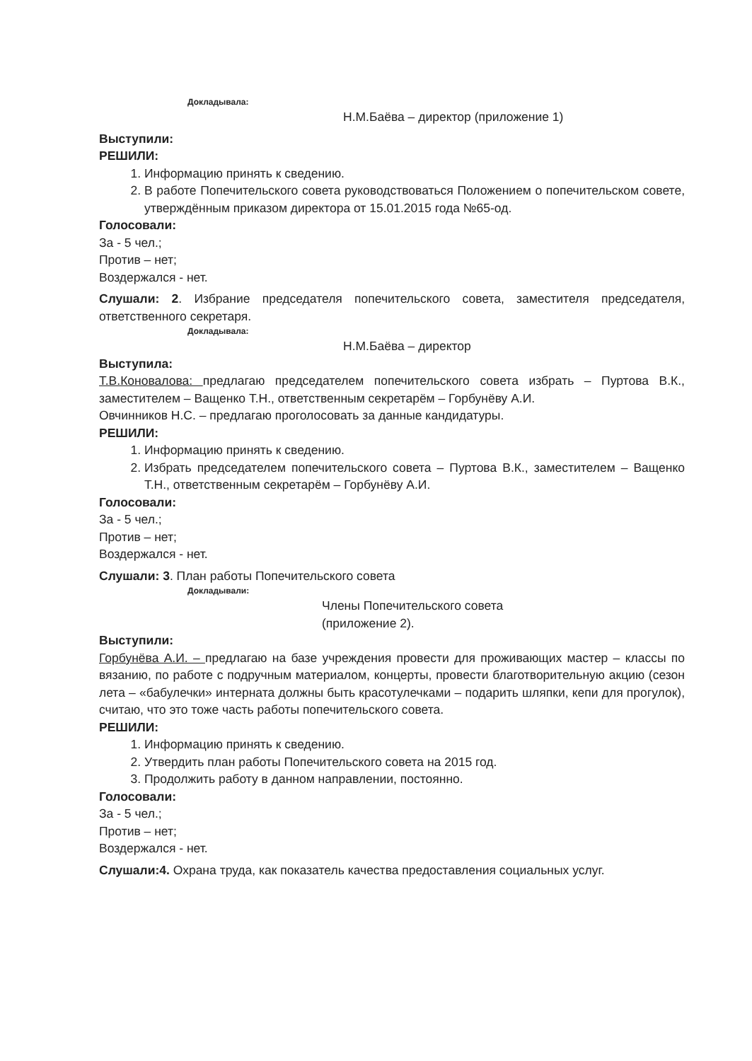Докладывала:
Н.М.Баёва – директор (приложение 1)
Выступили:
РЕШИЛИ:
1. Информацию принять к сведению.
2. В работе Попечительского совета руководствоваться Положением о попечительском совете, утверждённым приказом директора от 15.01.2015 года №65-од.
Голосовали:
За - 5 чел.;
Против – нет;
Воздержался - нет.
Слушали: 2. Избрание председателя попечительского совета, заместителя председателя, ответственного секретаря.
Докладывала:
Н.М.Баёва – директор
Выступила:
Т.В.Коновалова: предлагаю председателем попечительского совета избрать – Пуртова В.К., заместителем – Ващенко Т.Н., ответственным секретарём – Горбунёву А.И.
Овчинников Н.С. – предлагаю проголосовать за данные кандидатуры.
РЕШИЛИ:
1. Информацию принять к сведению.
2. Избрать председателем попечительского совета – Пуртова В.К., заместителем – Ващенко Т.Н., ответственным секретарём – Горбунёву А.И.
Голосовали:
За - 5 чел.;
Против – нет;
Воздержался - нет.
Слушали: 3. План работы Попечительского совета
Докладывали:
Члены Попечительского совета
(приложение 2).
Выступили:
Горбунёва А.И. – предлагаю на базе учреждения провести для проживающих мастер – классы по вязанию, по работе с подручным материалом, концерты, провести благотворительную акцию (сезон лета – «бабулечки» интерната должны быть красотулечками – подарить шляпки, кепи для прогулок), считаю, что это тоже часть работы попечительского совета.
РЕШИЛИ:
1. Информацию принять к сведению.
2. Утвердить план работы Попечительского совета на 2015 год.
3. Продолжить работу в данном направлении, постоянно.
Голосовали:
За - 5 чел.;
Против – нет;
Воздержался - нет.
Слушали:4. Охрана труда, как показатель качества предоставления социальных услуг.